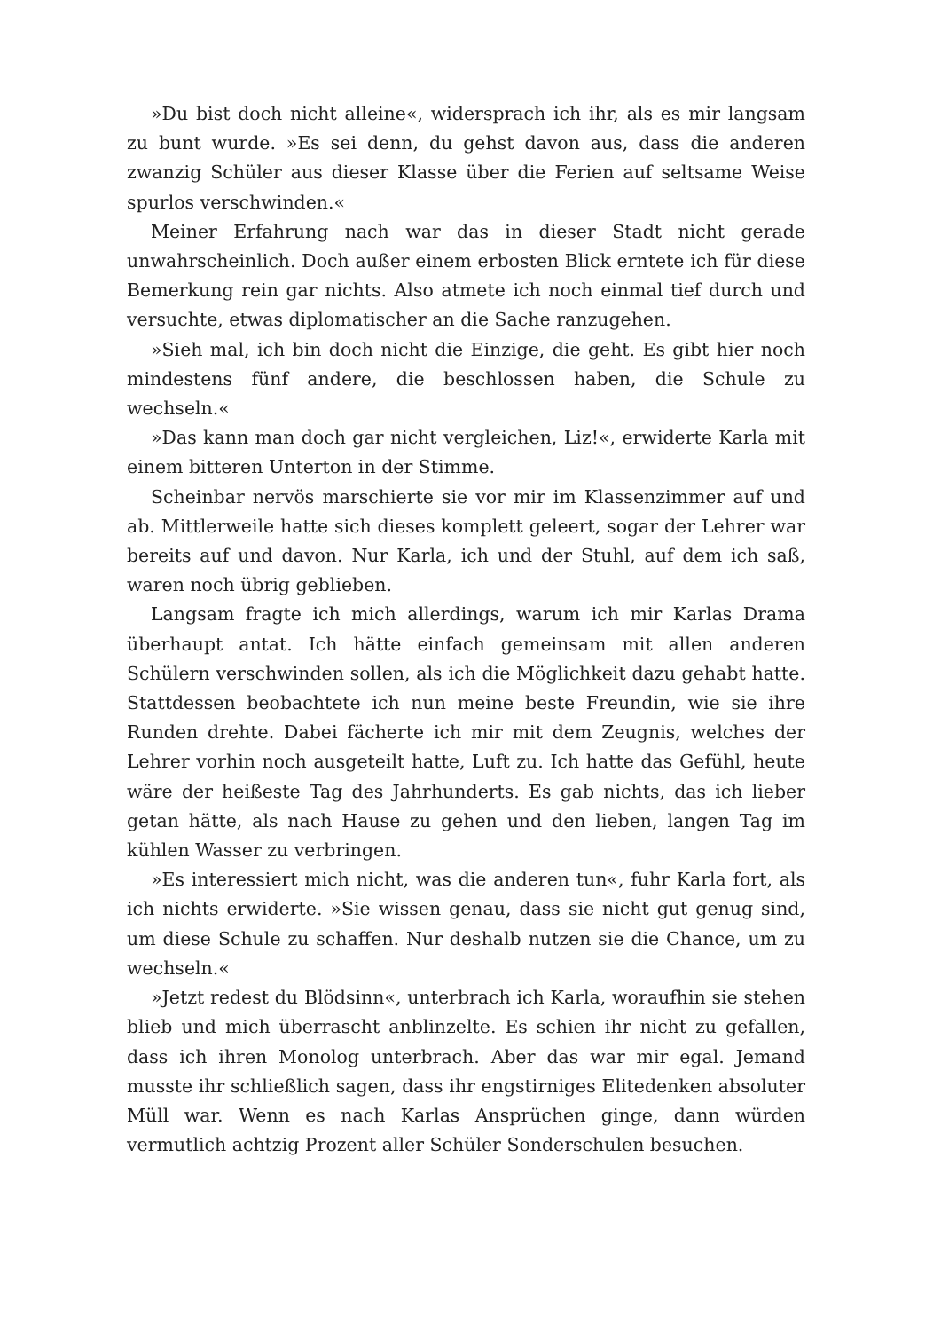»Du bist doch nicht alleine«, widersprach ich ihr, als es mir langsam zu bunt wurde. »Es sei denn, du gehst davon aus, dass die anderen zwanzig Schüler aus dieser Klasse über die Ferien auf seltsame Weise spurlos verschwinden.«
Meiner Erfahrung nach war das in dieser Stadt nicht gerade unwahrscheinlich. Doch außer einem erbosten Blick erntete ich für diese Bemerkung rein gar nichts. Also atmete ich noch einmal tief durch und versuchte, etwas diplomatischer an die Sache ranzugehen.
»Sieh mal, ich bin doch nicht die Einzige, die geht. Es gibt hier noch mindestens fünf andere, die beschlossen haben, die Schule zu wechseln.«
»Das kann man doch gar nicht vergleichen, Liz!«, erwiderte Karla mit einem bitteren Unterton in der Stimme.
Scheinbar nervös marschierte sie vor mir im Klassenzimmer auf und ab. Mittlerweile hatte sich dieses komplett geleert, sogar der Lehrer war bereits auf und davon. Nur Karla, ich und der Stuhl, auf dem ich saß, waren noch übrig geblieben.
Langsam fragte ich mich allerdings, warum ich mir Karlas Drama überhaupt antat. Ich hätte einfach gemeinsam mit allen anderen Schülern verschwinden sollen, als ich die Möglichkeit dazu gehabt hatte. Stattdessen beobachtete ich nun meine beste Freundin, wie sie ihre Runden drehte. Dabei fächerte ich mir mit dem Zeugnis, welches der Lehrer vorhin noch ausgeteilt hatte, Luft zu. Ich hatte das Gefühl, heute wäre der heißeste Tag des Jahrhunderts. Es gab nichts, das ich lieber getan hätte, als nach Hause zu gehen und den lieben, langen Tag im kühlen Wasser zu verbringen.
»Es interessiert mich nicht, was die anderen tun«, fuhr Karla fort, als ich nichts erwiderte. »Sie wissen genau, dass sie nicht gut genug sind, um diese Schule zu schaffen. Nur deshalb nutzen sie die Chance, um zu wechseln.«
»Jetzt redest du Blödsinn«, unterbrach ich Karla, woraufhin sie stehen blieb und mich überrascht anblinzelte. Es schien ihr nicht zu gefallen, dass ich ihren Monolog unterbrach. Aber das war mir egal. Jemand musste ihr schließlich sagen, dass ihr engstirniges Elitedenken absoluter Müll war. Wenn es nach Karlas Ansprüchen ginge, dann würden vermutlich achtzig Prozent aller Schüler Sonderschulen besuchen.